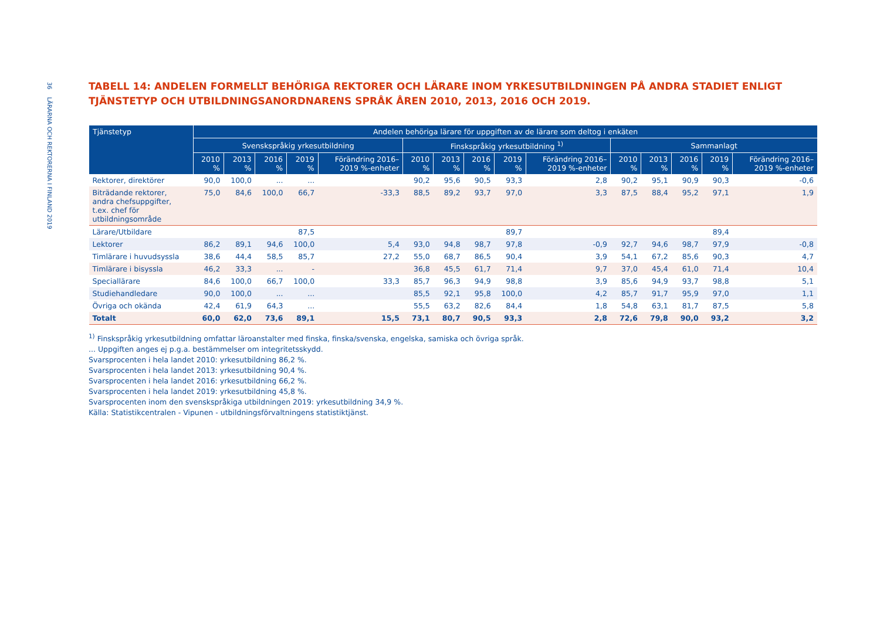36 LÄRARNA OCH REKTORERNA I FINLAND 2019
TABELL 14: ANDELEN FORMELLT BEHÖRIGA REKTORER OCH LÄRARE INOM YRKESUTBILDNINGEN PÅ ANDRA STADIET ENLIGT TJÄNSTETYP OCH UTBILDNINGSANORDNARENS SPRÅK ÅREN 2010, 2013, 2016 OCH 2019.
| Tjänstetyp | Andelen behöriga lärare för uppgiften av de lärare som deltog i enkäten | | | | | | | | | | | | | | |
| --- | --- | --- | --- | --- | --- | --- | --- | --- | --- | --- | --- | --- | --- | --- | --- |
| | Svenskspråkig yrkesutbildning | | | | | Finskspråkig yrkesutbildning <sup>1)</sup> | | | | | Sammanlagt | | | | |
| | 2010 % | 2013 % | 2016 % | 2019 % | Förändring 2016–2019 %-enheter | 2010 % | 2013 % | 2016 % | 2019 % | Förändring 2016–2019 %-enheter | 2010 % | 2013 % | 2016 % | 2019 % | Förändring 2016–2019 %-enheter |
| Rektorer, direktörer | 90,0 | 100,0 | ... | ... | | 90,2 | 95,6 | 90,5 | 93,3 | 2,8 | 90,2 | 95,1 | 90,9 | 90,3 | -0,6 |
| Biträdande rektorer, andra chefsuppgifter, t.ex. chef för utbildningsområde | 75,0 | 84,6 | 100,0 | 66,7 | -33,3 | 88,5 | 89,2 | 93,7 | 97,0 | 3,3 | 87,5 | 88,4 | 95,2 | 97,1 | 1,9 |
| Lärare/Utbildare | | | | 87,5 | | | | | 89,7 | | | | | 89,4 | |
| Lektorer | 86,2 | 89,1 | 94,6 | 100,0 | 5,4 | 93,0 | 94,8 | 98,7 | 97,8 | -0,9 | 92,7 | 94,6 | 98,7 | 97,9 | -0,8 |
| Timlärare i huvudsyssla | 38,6 | 44,4 | 58,5 | 85,7 | 27,2 | 55,0 | 68,7 | 86,5 | 90,4 | 3,9 | 54,1 | 67,2 | 85,6 | 90,3 | 4,7 |
| Timlärare i bisyssla | 46,2 | 33,3 | ... | - | | 36,8 | 45,5 | 61,7 | 71,4 | 9,7 | 37,0 | 45,4 | 61,0 | 71,4 | 10,4 |
| Speciallärare | 84,6 | 100,0 | 66,7 | 100,0 | 33,3 | 85,7 | 96,3 | 94,9 | 98,8 | 3,9 | 85,6 | 94,9 | 93,7 | 98,8 | 5,1 |
| Studiehandledare | 90,0 | 100,0 | ... | ... | | 85,5 | 92,1 | 95,8 | 100,0 | 4,2 | 85,7 | 91,7 | 95,9 | 97,0 | 1,1 |
| Övriga och okända | 42,4 | 61,9 | 64,3 | ... | | 55,5 | 63,2 | 82,6 | 84,4 | 1,8 | 54,8 | 63,1 | 81,7 | 87,5 | 5,8 |
| Totalt | 60,0 | 62,0 | 73,6 | 89,1 | 15,5 | 73,1 | 80,7 | 90,5 | 93,3 | 2,8 | 72,6 | 79,8 | 90,0 | 93,2 | 3,2 |
<sup>1)</sup> Finskspråkig yrkesutbildning omfattar läroanstalter med finska, finska/svenska, engelska, samiska och övriga språk.
... Uppgiften anges ej p.g.a. bestämmelser om integritetsskydd.
Svarsprocenten i hela landet 2010: yrkesutbildning 86,2 %.
Svarsprocenten i hela landet 2013: yrkesutbildning 90,4 %.
Svarsprocenten i hela landet 2016: yrkesutbildning 66,2 %.
Svarsprocenten i hela landet 2019: yrkesutbildning 45,8 %.
Svarsprocenten inom den svenskspråkiga utbildningen 2019: yrkesutbildning 34,9 %.
Källa: Statistikcentralen - Vipunen - utbildningsförvaltningens statistiktjänst.